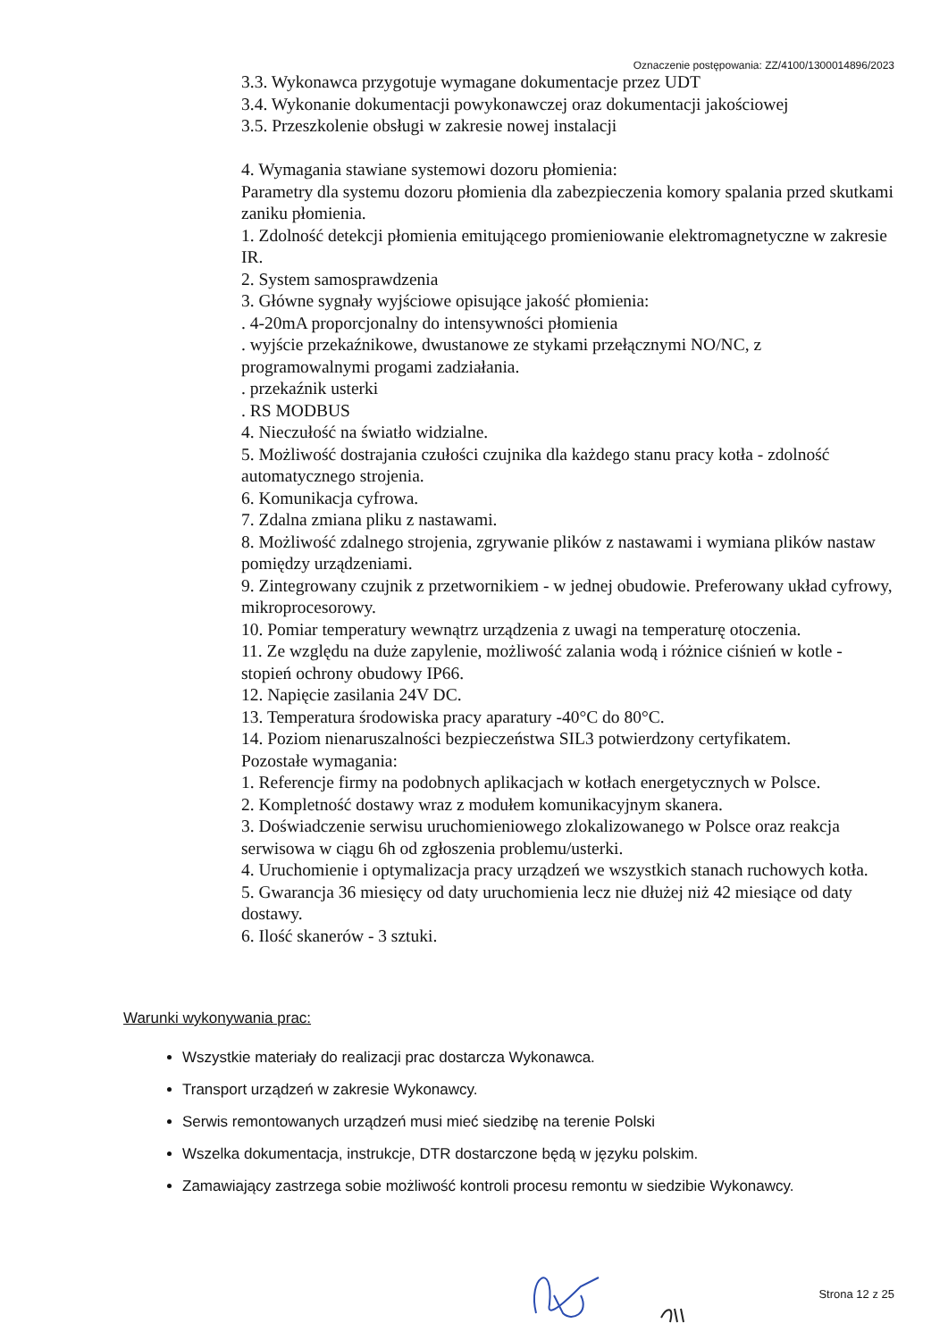Oznaczenie postępowania: ZZ/4100/1300014896/2023
3.3. Wykonawca przygotuje wymagane dokumentacje przez UDT
3.4. Wykonanie dokumentacji powykonawczej oraz dokumentacji jakościowej
3.5. Przeszkolenie obsługi w zakresie nowej instalacji
4. Wymagania stawiane systemowi dozoru płomienia:
Parametry dla systemu dozoru płomienia dla zabezpieczenia komory spalania przed skutkami zaniku płomienia.
1. Zdolność detekcji płomienia emitującego promieniowanie elektromagnetyczne w zakresie IR.
2. System samosprawdzenia
3. Główne sygnały wyjściowe opisujące jakość płomienia:
. 4-20mA proporcjonalny do intensywności płomienia
. wyjście przekaźnikowe, dwustanowe ze stykami przełącznymi NO/NC, z programowalnymi progami zadziałania.
. przekaźnik usterki
. RS MODBUS
4. Nieczułość na światło widzialne.
5. Możliwość dostrajania czułości czujnika dla każdego stanu pracy kotła - zdolność automatycznego strojenia.
6. Komunikacja cyfrowa.
7. Zdalna zmiana pliku z nastawami.
8. Możliwość zdalnego strojenia, zgrywanie plików z nastawami i wymiana plików nastaw pomiędzy urządzeniami.
9. Zintegrowany czujnik z przetwornikiem - w jednej obudowie. Preferowany układ cyfrowy, mikroprocesorowy.
10. Pomiar temperatury wewnątrz urządzenia z uwagi na temperaturę otoczenia.
11. Ze względu na duże zapylenie, możliwość zalania wodą i różnice ciśnień w kotle - stopień ochrony obudowy IP66.
12. Napięcie zasilania 24V DC.
13. Temperatura środowiska pracy aparatury -40°C do 80°C.
14. Poziom nienaruszalności bezpieczeństwa SIL3 potwierdzony certyfikatem.
Pozostałe wymagania:
1. Referencje firmy na podobnych aplikacjach w kotłach energetycznych w Polsce.
2. Kompletność dostawy wraz z modułem komunikacyjnym skanera.
3. Doświadczenie serwisu uruchomieniowego zlokalizowanego w Polsce oraz reakcja serwisowa w ciągu 6h od zgłoszenia problemu/usterki.
4. Uruchomienie i optymalizacja pracy urządzeń we wszystkich stanach ruchowych kotła.
5. Gwarancja 36 miesięcy od daty uruchomienia lecz nie dłużej niż 42 miesiące od daty dostawy.
6. Ilość skanerów - 3 sztuki.
Warunki wykonywania prac:
Wszystkie materiały do realizacji prac dostarcza Wykonawca.
Transport urządzeń w zakresie Wykonawcy.
Serwis remontowanych urządzeń musi mieć siedzibę na terenie Polski
Wszelka dokumentacja, instrukcje, DTR dostarczone będą w języku polskim.
Zamawiający zastrzega sobie możliwość kontroli procesu remontu w siedzibie Wykonawcy.
Strona 12 z 25